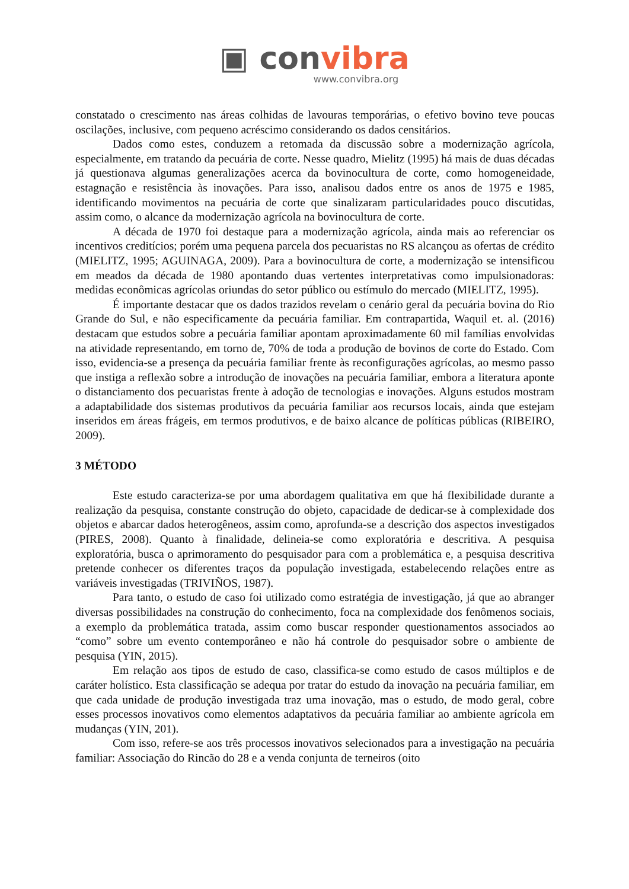▣ convibra
www.convibra.org
constatado o crescimento nas áreas colhidas de lavouras temporárias, o efetivo bovino teve poucas oscilações, inclusive, com pequeno acréscimo considerando os dados censitários.
Dados como estes, conduzem a retomada da discussão sobre a modernização agrícola, especialmente, em tratando da pecuária de corte. Nesse quadro, Mielitz (1995) há mais de duas décadas já questionava algumas generalizações acerca da bovinocultura de corte, como homogeneidade, estagnação e resistência às inovações. Para isso, analisou dados entre os anos de 1975 e 1985, identificando movimentos na pecuária de corte que sinalizaram particularidades pouco discutidas, assim como, o alcance da modernização agrícola na bovinocultura de corte.
A década de 1970 foi destaque para a modernização agrícola, ainda mais ao referenciar os incentivos creditícios; porém uma pequena parcela dos pecuaristas no RS alcançou as ofertas de crédito (MIELITZ, 1995; AGUINAGA, 2009). Para a bovinocultura de corte, a modernização se intensificou em meados da década de 1980 apontando duas vertentes interpretativas como impulsionadoras: medidas econômicas agrícolas oriundas do setor público ou estímulo do mercado (MIELITZ, 1995).
É importante destacar que os dados trazidos revelam o cenário geral da pecuária bovina do Rio Grande do Sul, e não especificamente da pecuária familiar. Em contrapartida, Waquil et. al. (2016) destacam que estudos sobre a pecuária familiar apontam aproximadamente 60 mil famílias envolvidas na atividade representando, em torno de, 70% de toda a produção de bovinos de corte do Estado. Com isso, evidencia-se a presença da pecuária familiar frente às reconfigurações agrícolas, ao mesmo passo que instiga a reflexão sobre a introdução de inovações na pecuária familiar, embora a literatura aponte o distanciamento dos pecuaristas frente à adoção de tecnologias e inovações. Alguns estudos mostram a adaptabilidade dos sistemas produtivos da pecuária familiar aos recursos locais, ainda que estejam inseridos em áreas frágeis, em termos produtivos, e de baixo alcance de políticas públicas (RIBEIRO, 2009).
3 MÉTODO
Este estudo caracteriza-se por uma abordagem qualitativa em que há flexibilidade durante a realização da pesquisa, constante construção do objeto, capacidade de dedicar-se à complexidade dos objetos e abarcar dados heterogêneos, assim como, aprofunda-se a descrição dos aspectos investigados (PIRES, 2008). Quanto à finalidade, delineia-se como exploratória e descritiva. A pesquisa exploratória, busca o aprimoramento do pesquisador para com a problemática e, a pesquisa descritiva pretende conhecer os diferentes traços da população investigada, estabelecendo relações entre as variáveis investigadas (TRIVIÑOS, 1987).
Para tanto, o estudo de caso foi utilizado como estratégia de investigação, já que ao abranger diversas possibilidades na construção do conhecimento, foca na complexidade dos fenômenos sociais, a exemplo da problemática tratada, assim como buscar responder questionamentos associados ao “como” sobre um evento contemporâneo e não há controle do pesquisador sobre o ambiente de pesquisa (YIN, 2015).
Em relação aos tipos de estudo de caso, classifica-se como estudo de casos múltiplos e de caráter holístico. Esta classificação se adequa por tratar do estudo da inovação na pecuária familiar, em que cada unidade de produção investigada traz uma inovação, mas o estudo, de modo geral, cobre esses processos inovativos como elementos adaptativos da pecuária familiar ao ambiente agrícola em mudanças (YIN, 201).
Com isso, refere-se aos três processos inovativos selecionados para a investigação na pecuária familiar: Associação do Rincão do 28 e a venda conjunta de terneiros (oito